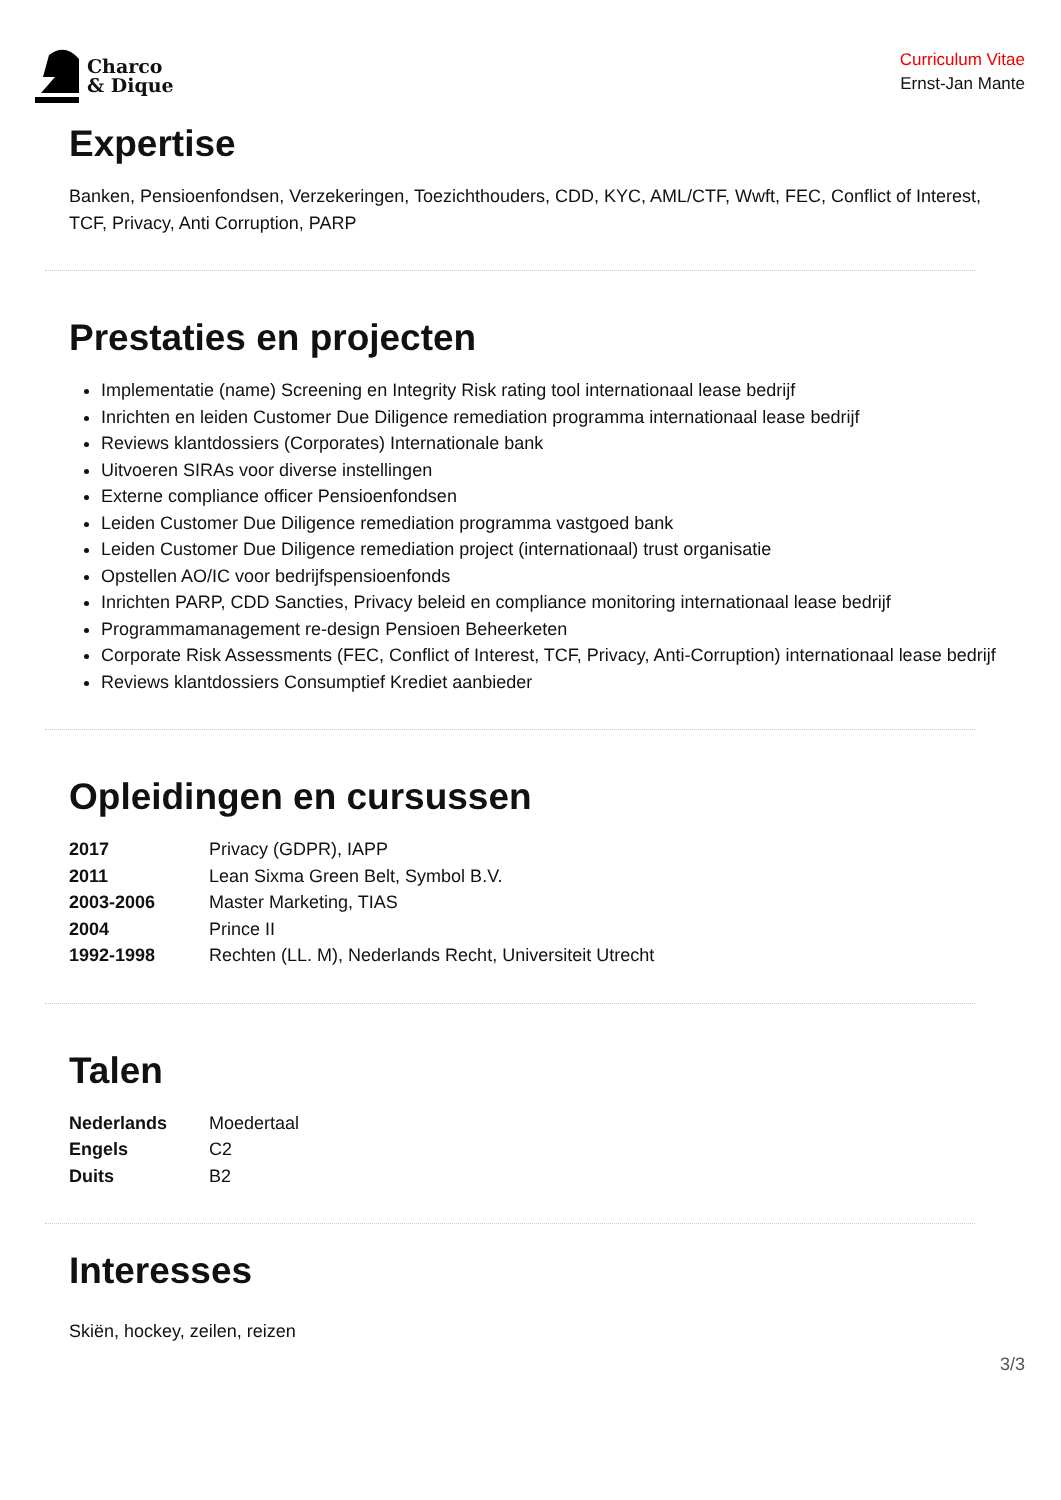Charco
& Dique
Curriculum Vitae
Ernst-Jan Mante
Expertise
Banken, Pensioenfondsen, Verzekeringen, Toezichthouders, CDD, KYC, AML/CTF, Wwft, FEC, Conflict of Interest, TCF, Privacy, Anti Corruption, PARP
Prestaties en projecten
Implementatie (name) Screening en Integrity Risk rating tool internationaal lease bedrijf
Inrichten en leiden Customer Due Diligence remediation programma internationaal lease bedrijf
Reviews klantdossiers (Corporates) Internationale bank
Uitvoeren SIRAs voor diverse instellingen
Externe compliance officer Pensioenfondsen
Leiden Customer Due Diligence remediation programma vastgoed bank
Leiden Customer Due Diligence remediation project (internationaal) trust organisatie
Opstellen AO/IC voor bedrijfspensioenfonds
Inrichten PARP, CDD Sancties, Privacy beleid en compliance monitoring internationaal lease bedrijf
Programmamanagement re-design Pensioen Beheerketen
Corporate Risk Assessments (FEC, Conflict of Interest, TCF, Privacy, Anti-Corruption) internationaal lease bedrijf
Reviews klantdossiers Consumptief Krediet aanbieder
Opleidingen en cursussen
| 2017 | Privacy (GDPR), IAPP |
| 2011 | Lean Sixma Green Belt, Symbol B.V. |
| 2003-2006 | Master Marketing, TIAS |
| 2004 | Prince II |
| 1992-1998 | Rechten (LL. M), Nederlands Recht, Universiteit Utrecht |
Talen
| Nederlands | Moedertaal |
| Engels | C2 |
| Duits | B2 |
Interesses
Skiën, hockey, zeilen, reizen
3/3